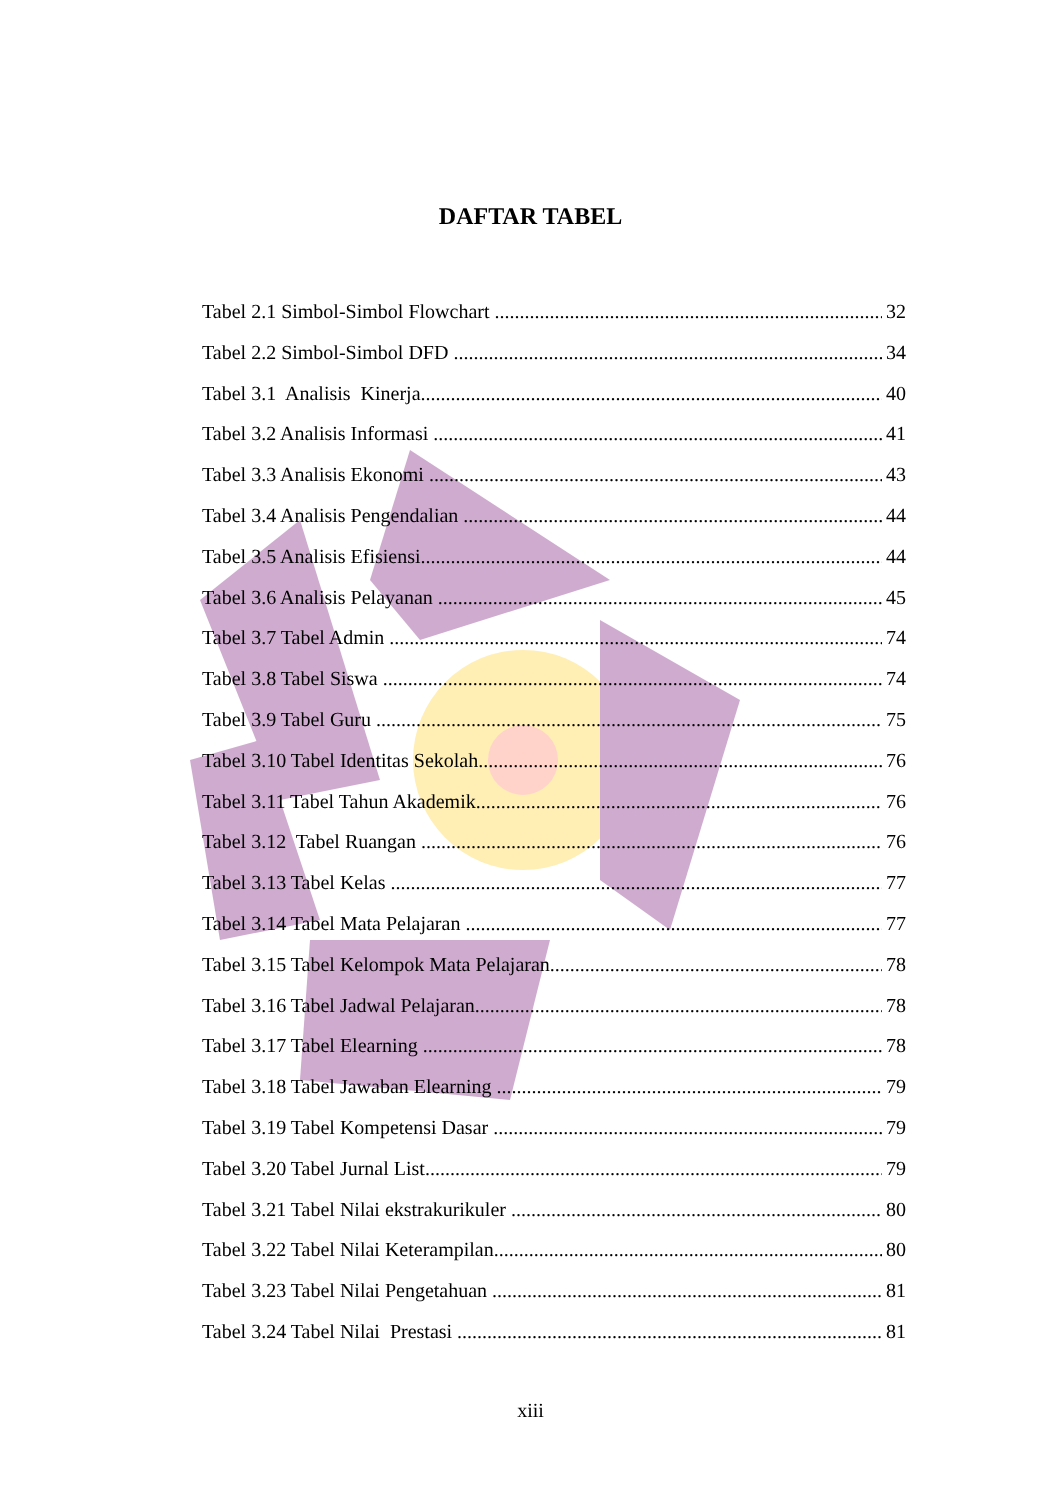DAFTAR TABEL
Tabel 2.1 Simbol-Simbol Flowchart 32
Tabel 2.2 Simbol-Simbol DFD 34
Tabel 3.1 Analisis Kinerja 40
Tabel 3.2 Analisis Informasi 41
Tabel 3.3 Analisis Ekonomi 43
Tabel 3.4 Analisis Pengendalian 44
Tabel 3.5 Analisis Efisiensi 44
Tabel 3.6 Analisis Pelayanan 45
Tabel 3.7 Tabel Admin 74
Tabel 3.8 Tabel Siswa 74
Tabel 3.9 Tabel Guru 75
Tabel 3.10 Tabel Identitas Sekolah 76
Tabel 3.11 Tabel Tahun Akademik 76
Tabel 3.12 Tabel Ruangan 76
Tabel 3.13 Tabel Kelas 77
Tabel 3.14 Tabel Mata Pelajaran 77
Tabel 3.15 Tabel Kelompok Mata Pelajaran 78
Tabel 3.16 Tabel Jadwal Pelajaran 78
Tabel 3.17 Tabel Elearning 78
Tabel 3.18 Tabel Jawaban Elearning 79
Tabel 3.19 Tabel Kompetensi Dasar 79
Tabel 3.20 Tabel Jurnal List 79
Tabel 3.21 Tabel Nilai ekstrakurikuler 80
Tabel 3.22 Tabel Nilai Keterampilan 80
Tabel 3.23 Tabel Nilai Pengetahuan 81
Tabel 3.24 Tabel Nilai Prestasi 81
xiii